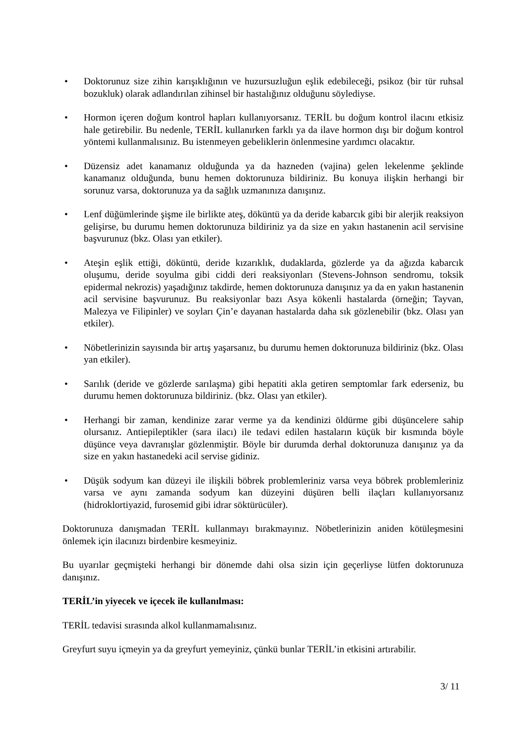• Doktorunuz size zihin karışıklığının ve huzursuzluğun eşlik edebileceği, psikoz (bir tür ruhsal bozukluk) olarak adlandırılan zihinsel bir hastalığınız olduğunu söylediyse.
• Hormon içeren doğum kontrol hapları kullanıyorsanız. TERİL bu doğum kontrol ilacını etkisiz hale getirebilir. Bu nedenle, TERİL kullanırken farklı ya da ilave hormon dışı bir doğum kontrol yöntemi kullanmalısınız. Bu istenmeyen gebeliklerin önlenmesine yardımcı olacaktır.
• Düzensiz adet kanamanız olduğunda ya da hazneden (vajina) gelen lekelenme şeklinde kanamanız olduğunda, bunu hemen doktorunuza bildiriniz. Bu konuya ilişkin herhangi bir sorunuz varsa, doktorunuza ya da sağlık uzmanınıza danışınız.
• Lenf düğümlerinde şişme ile birlikte ateş, döküntü ya da deride kabarcık gibi bir alerjik reaksiyon gelişirse, bu durumu hemen doktorunuza bildiriniz ya da size en yakın hastanenin acil servisine başvurunuz (bkz. Olası yan etkiler).
• Ateşin eşlik ettiği, döküntü, deride kızarıklık, dudaklarda, gözlerde ya da ağızda kabarcık oluşumu, deride soyulma gibi ciddi deri reaksiyonları (Stevens-Johnson sendromu, toksik epidermal nekrozis) yaşadığınız takdirde, hemen doktorunuza danışınız ya da en yakın hastanenin acil servisine başvurunuz. Bu reaksiyonlar bazı Asya kökenli hastalarda (örneğin; Tayvan, Malezya ve Filipinler) ve soyları Çin’e dayanan hastalarda daha sık gözlenebilir (bkz. Olası yan etkiler).
• Nöbetlerinizin sayısında bir artış yaşarsanız, bu durumu hemen doktorunuza bildiriniz (bkz. Olası yan etkiler).
• Sarılık (deride ve gözlerde sarılaşma) gibi hepatiti akla getiren semptomlar fark ederseniz, bu durumu hemen doktorunuza bildiriniz. (bkz. Olası yan etkiler).
• Herhangi bir zaman, kendinize zarar verme ya da kendinizi öldürme gibi düşüncelere sahip olursanız. Antiepileptikler (sara ilacı) ile tedavi edilen hastaların küçük bir kısmında böyle düşünce veya davranışlar gözlenmiştir. Böyle bir durumda derhal doktorunuza danışınız ya da size en yakın hastanedeki acil servise gidiniz.
• Düşük sodyum kan düzeyi ile ilişkili böbrek problemleriniz varsa veya böbrek problemleriniz varsa ve aynı zamanda sodyum kan düzeyini düşüren belli ilaçları kullanıyorsanız (hidroklortiyazid, furosemid gibi idrar söktürücüler).
Doktorunuza danışmadan TERİL kullanmayı bırakmayınız. Nöbetlerinizin aniden kötüleşmesini önlemek için ilacınızı birdenbire kesmeyiniz.
Bu uyarılar geçmişteki herhangi bir dönemde dahi olsa sizin için geçerliyse lütfen doktorunuza danışınız.
TERİL’in yiyecek ve içecek ile kullanılması:
TERİL tedavisi sırasında alkol kullanmamalısınız.
Greyfurt suyu içmeyin ya da greyfurt yemeyiniz, çünkü bunlar TERİL’in etkisini artırabilir.
3/ 11